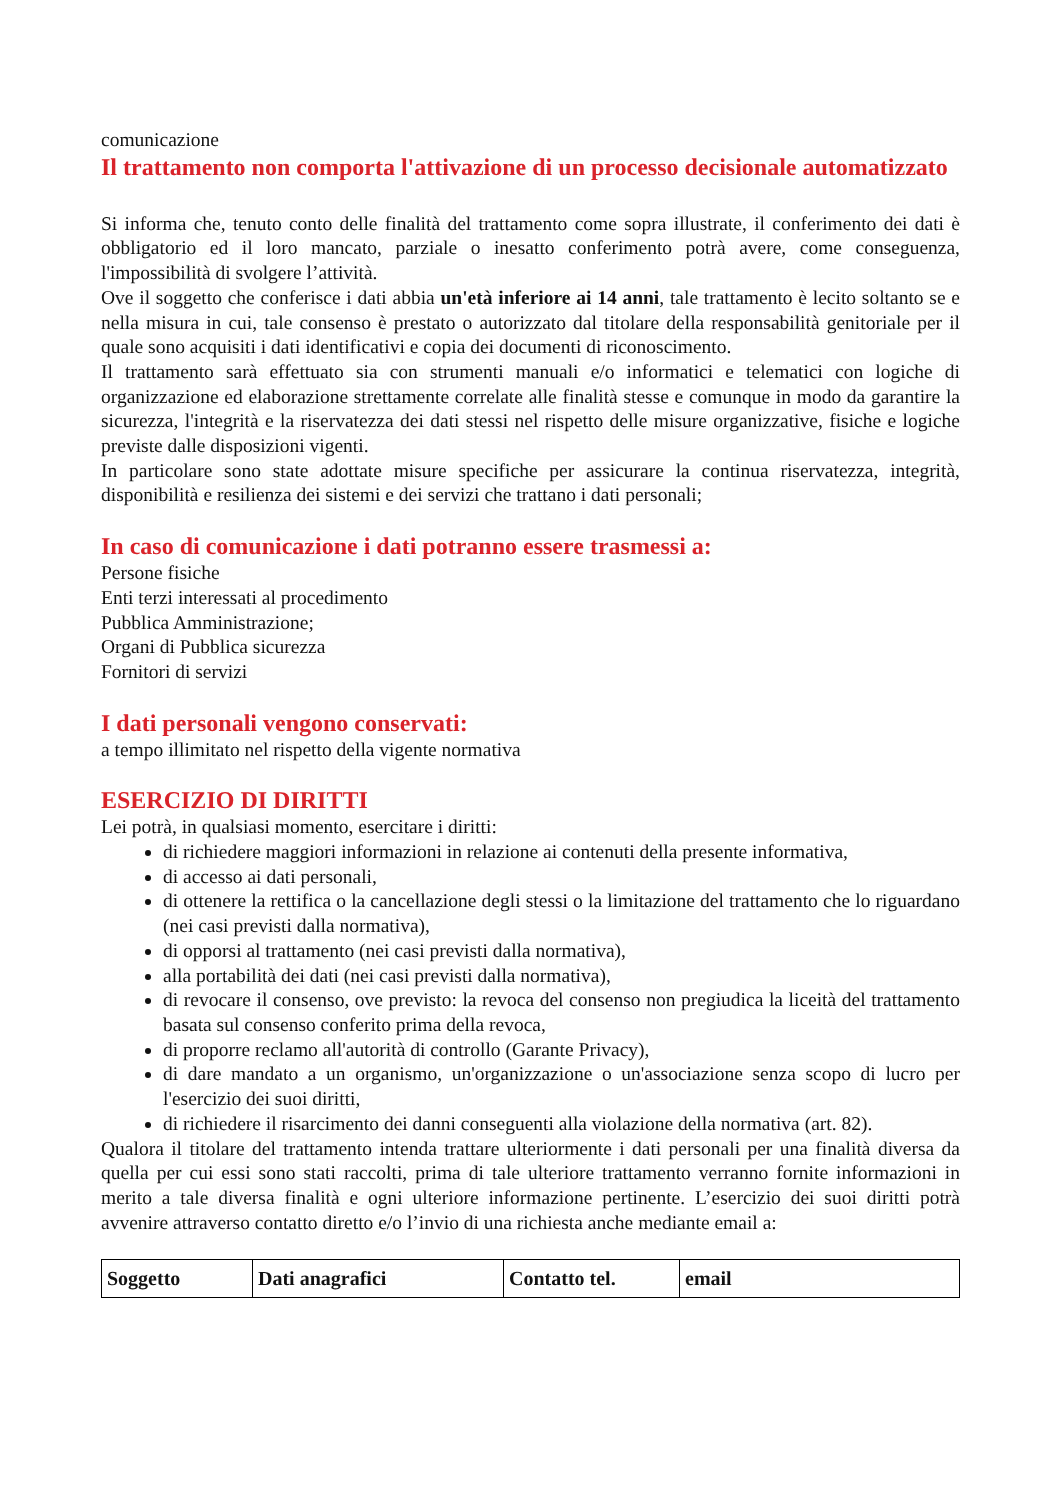comunicazione
Il trattamento non comporta l'attivazione di un processo decisionale automatizzato
Si informa che, tenuto conto delle finalità del trattamento come sopra illustrate, il conferimento dei dati è obbligatorio ed il loro mancato, parziale o inesatto conferimento potrà avere, come conseguenza, l'impossibilità di svolgere l’attività.
Ove il soggetto che conferisce i dati abbia un'età inferiore ai 14 anni, tale trattamento è lecito soltanto se e nella misura in cui, tale consenso è prestato o autorizzato dal titolare della responsabilità genitoriale per il quale sono acquisiti i dati identificativi e copia dei documenti di riconoscimento.
Il trattamento sarà effettuato sia con strumenti manuali e/o informatici e telematici con logiche di organizzazione ed elaborazione strettamente correlate alle finalità stesse e comunque in modo da garantire la sicurezza, l'integrità e la riservatezza dei dati stessi nel rispetto delle misure organizzative, fisiche e logiche previste dalle disposizioni vigenti.
In particolare sono state adottate misure specifiche per assicurare la continua riservatezza, integrità, disponibilità e resilienza dei sistemi e dei servizi che trattano i dati personali;
In caso di comunicazione i dati potranno essere trasmessi a:
Persone fisiche
Enti terzi interessati al procedimento
Pubblica Amministrazione;
Organi di Pubblica sicurezza
Fornitori di servizi
I dati personali vengono conservati:
a tempo illimitato nel rispetto della vigente normativa
ESERCIZIO DI DIRITTI
Lei potrà, in qualsiasi momento, esercitare i diritti:
di richiedere maggiori informazioni in relazione ai contenuti della presente informativa,
di accesso ai dati personali,
di ottenere la rettifica o la cancellazione degli stessi o la limitazione del trattamento che lo riguardano (nei casi previsti dalla normativa),
di opporsi al trattamento (nei casi previsti dalla normativa),
alla portabilità dei dati (nei casi previsti dalla normativa),
di revocare il consenso, ove previsto: la revoca del consenso non pregiudica la liceità del trattamento basata sul consenso conferito prima della revoca,
di proporre reclamo all'autorità di controllo (Garante Privacy),
di dare mandato a un organismo, un'organizzazione o un'associazione senza scopo di lucro per l'esercizio dei suoi diritti,
di richiedere il risarcimento dei danni conseguenti alla violazione della normativa (art. 82).
Qualora il titolare del trattamento intenda trattare ulteriormente i dati personali per una finalità diversa da quella per cui essi sono stati raccolti, prima di tale ulteriore trattamento verranno fornite informazioni in merito a tale diversa finalità e ogni ulteriore informazione pertinente. L’esercizio dei suoi diritti potrà avvenire attraverso contatto diretto e/o l’invio di una richiesta anche mediante email a:
| Soggetto | Dati anagrafici | Contatto tel. | email |
| --- | --- | --- | --- |